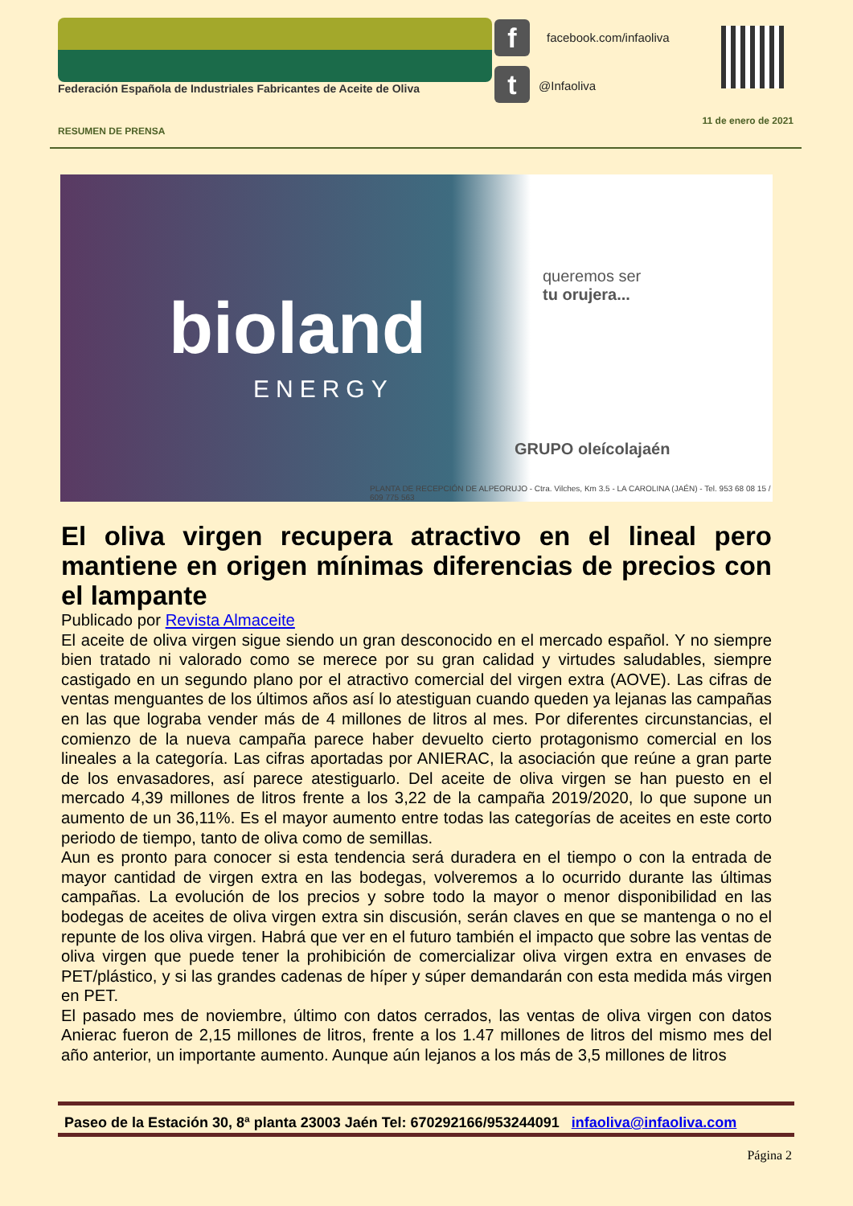Federación Española de Industriales Fabricantes de Aceite de Oliva
f
t
facebook.com/infaoliva
@Infaoliva
11 de enero de 2021
RESUMEN DE PRENSA
bioland
ENERGY
queremos ser
tu orujera...
GRUPO oleícolajaén
PLANTA DE RECEPCIÓN DE ALPEORUJO - Ctra. Vilches, Km 3.5 - LA CAROLINA (JAÉN) - Tel. 953 68 08 15 / 609 775 563
El oliva virgen recupera atractivo en el lineal pero mantiene en origen mínimas diferencias de precios con el lampante
Publicado por Revista Almaceite
El aceite de oliva virgen sigue siendo un gran desconocido en el mercado español. Y no siempre bien tratado ni valorado como se merece por su gran calidad y virtudes saludables, siempre castigado en un segundo plano por el atractivo comercial del virgen extra (AOVE). Las cifras de ventas menguantes de los últimos años así lo atestiguan cuando queden ya lejanas las campañas en las que lograba vender más de 4 millones de litros al mes. Por diferentes circunstancias, el comienzo de la nueva campaña parece haber devuelto cierto protagonismo comercial en los lineales a la categoría. Las cifras aportadas por ANIERAC, la asociación que reúne a gran parte de los envasadores, así parece atestiguarlo. Del aceite de oliva virgen se han puesto en el mercado 4,39 millones de litros frente a los 3,22 de la campaña 2019/2020, lo que supone un aumento de un 36,11%. Es el mayor aumento entre todas las categorías de aceites en este corto periodo de tiempo, tanto de oliva como de semillas.
Aun es pronto para conocer si esta tendencia será duradera en el tiempo o con la entrada de mayor cantidad de virgen extra en las bodegas, volveremos a lo ocurrido durante las últimas campañas. La evolución de los precios y sobre todo la mayor o menor disponibilidad en las bodegas de aceites de oliva virgen extra sin discusión, serán claves en que se mantenga o no el repunte de los oliva virgen. Habrá que ver en el futuro también el impacto que sobre las ventas de oliva virgen que puede tener la prohibición de comercializar oliva virgen extra en envases de PET/plástico, y si las grandes cadenas de híper y súper demandarán con esta medida más virgen en PET.
El pasado mes de noviembre, último con datos cerrados, las ventas de oliva virgen con datos Anierac fueron de 2,15 millones de litros, frente a los 1.47 millones de litros del mismo mes del año anterior, un importante aumento. Aunque aún lejanos a los más de 3,5 millones de litros
Paseo de la Estación 30, 8ª planta 23003 Jaén Tel: 670292166/953244091 infaoliva@infaoliva.com
Página 2